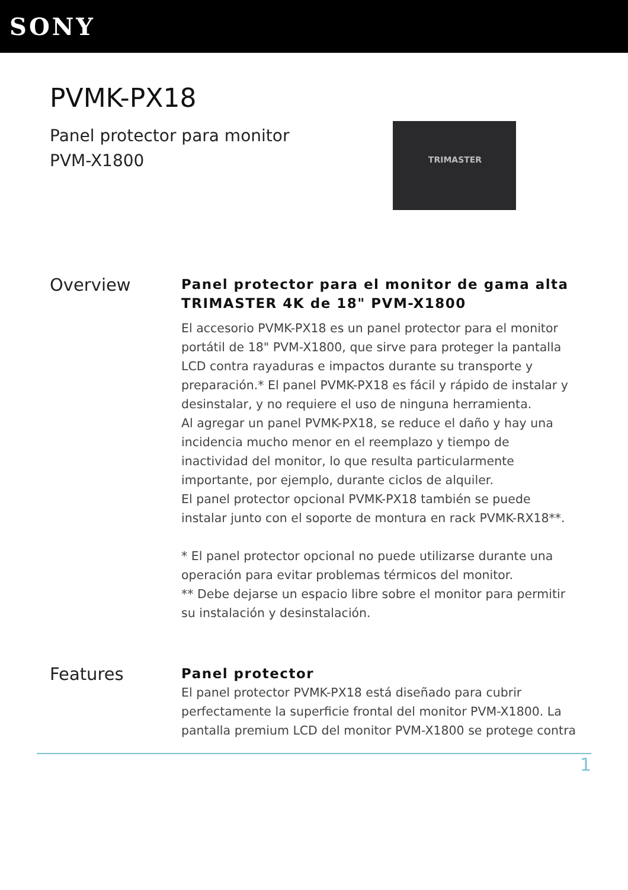SONY
PVMK-PX18
Panel protector para monitor
PVM-X1800
TRIMASTER
Overview
Panel protector para el monitor de gama alta TRIMASTER 4K de 18" PVM-X1800
El accesorio PVMK-PX18 es un panel protector para el monitor portátil de 18" PVM-X1800, que sirve para proteger la pantalla LCD contra rayaduras e impactos durante su transporte y preparación.* El panel PVMK-PX18 es fácil y rápido de instalar y desinstalar, y no requiere el uso de ninguna herramienta.
Al agregar un panel PVMK-PX18, se reduce el daño y hay una incidencia mucho menor en el reemplazo y tiempo de inactividad del monitor, lo que resulta particularmente importante, por ejemplo, durante ciclos de alquiler.
El panel protector opcional PVMK-PX18 también se puede instalar junto con el soporte de montura en rack PVMK-RX18**.
* El panel protector opcional no puede utilizarse durante una operación para evitar problemas térmicos del monitor.
** Debe dejarse un espacio libre sobre el monitor para permitir su instalación y desinstalación.
Features
Panel protector
El panel protector PVMK-PX18 está diseñado para cubrir perfectamente la superficie frontal del monitor PVM-X1800. La pantalla premium LCD del monitor PVM-X1800 se protege contra
1